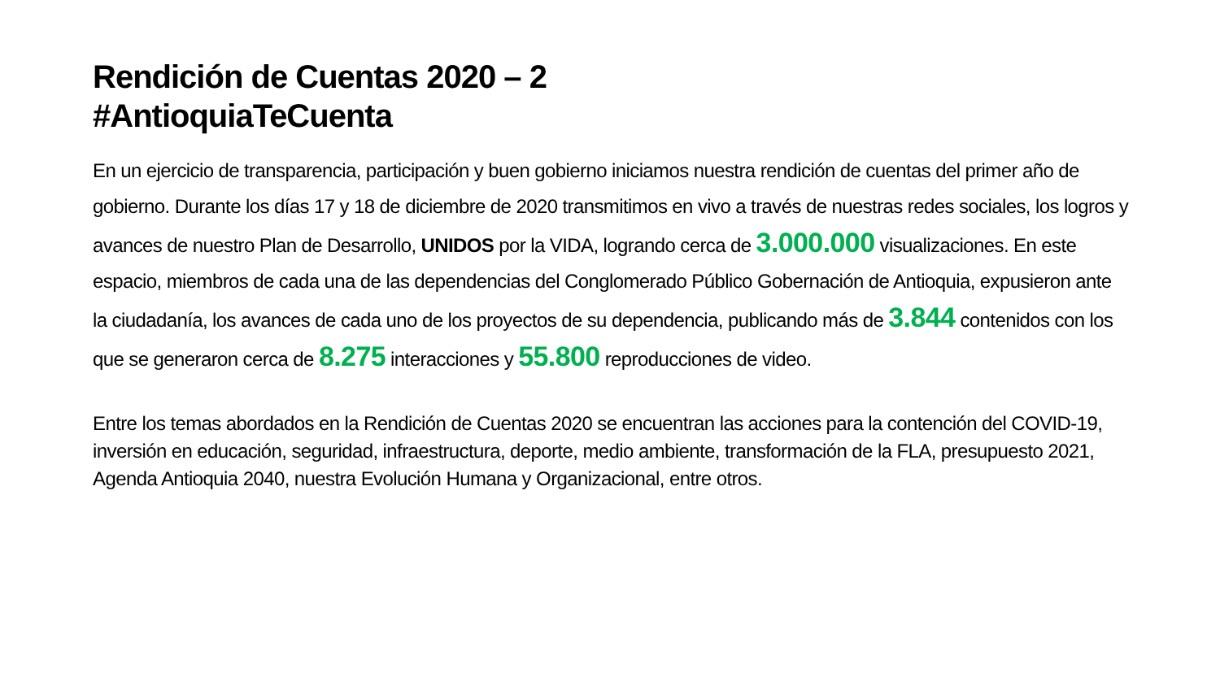Rendición de Cuentas 2020 – 2
#AntioquiaTeCuenta
En un ejercicio de transparencia, participación y buen gobierno iniciamos nuestra rendición de cuentas del primer año de gobierno. Durante los días 17 y 18 de diciembre de 2020 transmitimos en vivo a través de nuestras redes sociales, los logros y avances de nuestro Plan de Desarrollo, UNIDOS por la VIDA, logrando cerca de 3.000.000 visualizaciones. En este espacio, miembros de cada una de las dependencias del Conglomerado Público Gobernación de Antioquia, expusieron ante la ciudadanía, los avances de cada uno de los proyectos de su dependencia, publicando más de 3.844 contenidos con los que se generaron cerca de 8.275 interacciones y 55.800 reproducciones de video.
Entre los temas abordados en la Rendición de Cuentas 2020 se encuentran las acciones para la contención del COVID-19, inversión en educación, seguridad, infraestructura, deporte, medio ambiente, transformación de la FLA, presupuesto 2021, Agenda Antioquia 2040, nuestra Evolución Humana y Organizacional, entre otros.